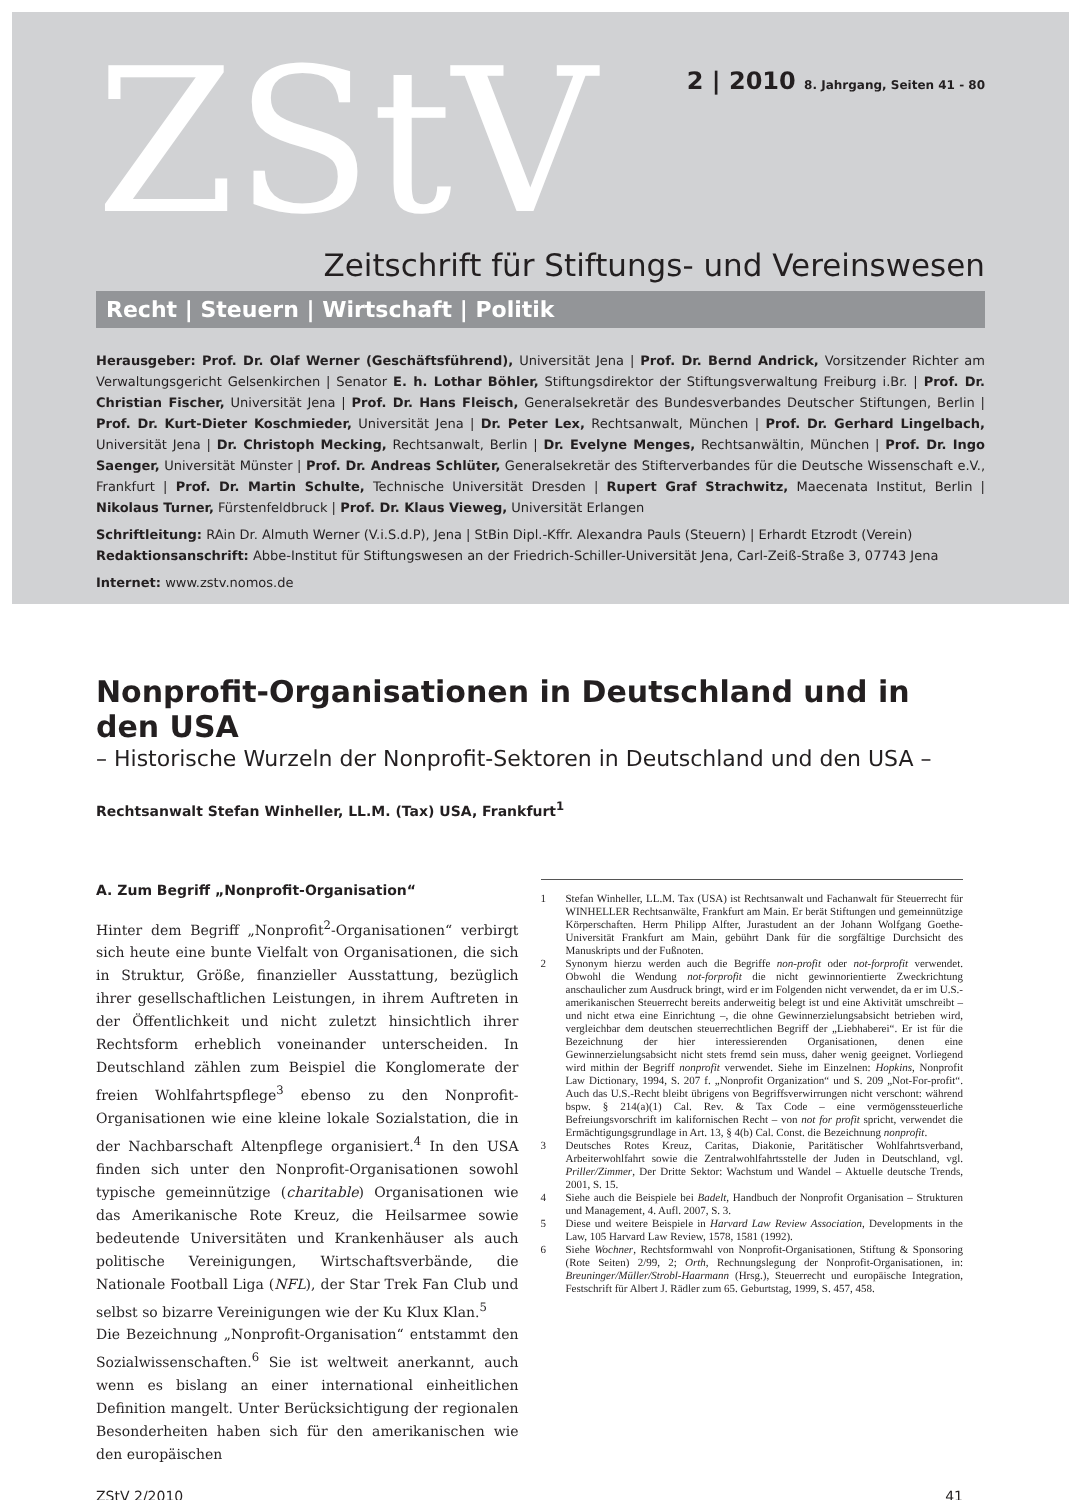ZStV
2 | 2010 8. Jahrgang, Seiten 41 - 80
Zeitschrift für Stiftungs- und Vereinswesen
Recht | Steuern | Wirtschaft | Politik
Herausgeber: Prof. Dr. Olaf Werner (Geschäftsführend), Universität Jena | Prof. Dr. Bernd Andrick, Vorsitzender Richter am Verwaltungsgericht Gelsenkirchen | Senator E. h. Lothar Böhler, Stiftungsdirektor der Stiftungsverwaltung Freiburg i.Br. | Prof. Dr. Christian Fischer, Universität Jena | Prof. Dr. Hans Fleisch, Generalsekretär des Bundesverbandes Deutscher Stiftungen, Berlin | Prof. Dr. Kurt-Dieter Koschmieder, Universität Jena | Dr. Peter Lex, Rechtsanwalt, München | Prof. Dr. Gerhard Lingelbach, Universität Jena | Dr. Christoph Mecking, Rechtsanwalt, Berlin | Dr. Evelyne Menges, Rechtsanwältin, München | Prof. Dr. Ingo Saenger, Universität Münster | Prof. Dr. Andreas Schlüter, Generalsekretär des Stifterverbandes für die Deutsche Wissenschaft e.V., Frankfurt | Prof. Dr. Martin Schulte, Technische Universität Dresden | Rupert Graf Strachwitz, Maecenata Institut, Berlin | Nikolaus Turner, Fürstenfeldbruck | Prof. Dr. Klaus Vieweg, Universität Erlangen
Schriftleitung: RAin Dr. Almuth Werner (V.i.S.d.P), Jena | StBin Dipl.-Kffr. Alexandra Pauls (Steuern) | Erhardt Etzrodt (Verein)
Redaktionsanschrift: Abbe-Institut für Stiftungswesen an der Friedrich-Schiller-Universität Jena, Carl-Zeiß-Straße 3, 07743 Jena
Internet: www.zstv.nomos.de
Nonprofit-Organisationen in Deutschland und in den USA
– Historische Wurzeln der Nonprofit-Sektoren in Deutschland und den USA –
Rechtsanwalt Stefan Winheller, LL.M. (Tax) USA, Frankfurt<sup>1</sup>
A. Zum Begriff „Nonprofit-Organisation“
Hinter dem Begriff „Nonprofit<sup>2</sup>-Organisationen“ verbirgt sich heute eine bunte Vielfalt von Organisationen, die sich in Struktur, Größe, finanzieller Ausstattung, bezüglich ihrer gesellschaftlichen Leistungen, in ihrem Auftreten in der Öffentlichkeit und nicht zuletzt hinsichtlich ihrer Rechtsform erheblich voneinander unterscheiden. In Deutschland zählen zum Beispiel die Konglomerate der freien Wohlfahrtspflege<sup>3</sup> ebenso zu den Nonprofit-Organisationen wie eine kleine lokale Sozialstation, die in der Nachbarschaft Altenpflege organisiert.<sup>4</sup> In den USA finden sich unter den Nonprofit-Organisationen sowohl typische gemeinnützige (charitable) Organisationen wie das Amerikanische Rote Kreuz, die Heilsarmee sowie bedeutende Universitäten und Krankenhäuser als auch politische Vereinigungen, Wirtschaftsverbände, die Nationale Football Liga (NFL), der Star Trek Fan Club und selbst so bizarre Vereinigungen wie der Ku Klux Klan.<sup>5</sup>
Die Bezeichnung „Nonprofit-Organisation“ entstammt den Sozialwissenschaften.<sup>6</sup> Sie ist weltweit anerkannt, auch wenn es bislang an einer international einheitlichen Definition mangelt. Unter Berücksichtigung der regionalen Besonderheiten haben sich für den amerikanischen wie den europäischen
1 Stefan Winheller, LL.M. Tax (USA) ist Rechtsanwalt und Fachanwalt für Steuerrecht für WINHELLER Rechtsanwälte, Frankfurt am Main. Er berät Stiftungen und gemeinnützige Körperschaften. Herrn Philipp Alfter, Jurastudent an der Johann Wolfgang Goethe-Universität Frankfurt am Main, gebührt Dank für die sorgfältige Durchsicht des Manuskripts und der Fußnoten.
2 Synonym hierzu werden auch die Begriffe non-profit oder not-forprofit verwendet. Obwohl die Wendung not-forprofit die nicht gewinnorientierte Zweckrichtung anschaulicher zum Ausdruck bringt, wird er im Folgenden nicht verwendet, da er im U.S.-amerikanischen Steuerrecht bereits anderweitig belegt ist und eine Aktivität umschreibt – und nicht etwa eine Einrichtung –, die ohne Gewinnerzielungsabsicht betrieben wird, vergleichbar dem deutschen steuerrechtlichen Begriff der „Liebhaberei“. Er ist für die Bezeichnung der hier interessierenden Organisationen, denen eine Gewinnerzielungsabsicht nicht stets fremd sein muss, daher wenig geeignet. Vorliegend wird mithin der Begriff nonprofit verwendet. Siehe im Einzelnen: Hopkins, Nonprofit Law Dictionary, 1994, S. 207 f. „Nonprofit Organization“ und S. 209 „Not-For-profit“. Auch das U.S.-Recht bleibt übrigens von Begriffsverwirrungen nicht verschont: während bspw. § 214(a)(1) Cal. Rev. & Tax Code – eine vermögenssteuerliche Befreiungsvorschrift im kalifornischen Recht – von not for profit spricht, verwendet die Ermächtigungsgrundlage in Art. 13, § 4(b) Cal. Const. die Bezeichnung nonprofit.
3 Deutsches Rotes Kreuz, Caritas, Diakonie, Paritätischer Wohlfahrtsverband, Arbeiterwohlfahrt sowie die Zentralwohlfahrtsstelle der Juden in Deutschland, vgl. Priller/Zimmer, Der Dritte Sektor: Wachstum und Wandel – Aktuelle deutsche Trends, 2001, S. 15.
4 Siehe auch die Beispiele bei Badelt, Handbuch der Nonprofit Organisation – Strukturen und Management, 4. Aufl. 2007, S. 3.
5 Diese und weitere Beispiele in Harvard Law Review Association, Developments in the Law, 105 Harvard Law Review, 1578, 1581 (1992).
6 Siehe Wochner, Rechtsformwahl von Nonprofit-Organisationen, Stiftung & Sponsoring (Rote Seiten) 2/99, 2; Orth, Rechnungslegung der Nonprofit-Organisationen, in: Breuninger/Müller/Strobl-Haarmann (Hrsg.), Steuerrecht und europäische Integration, Festschrift für Albert J. Rädler zum 65. Geburtstag, 1999, S. 457, 458.
ZStV 2/2010 41